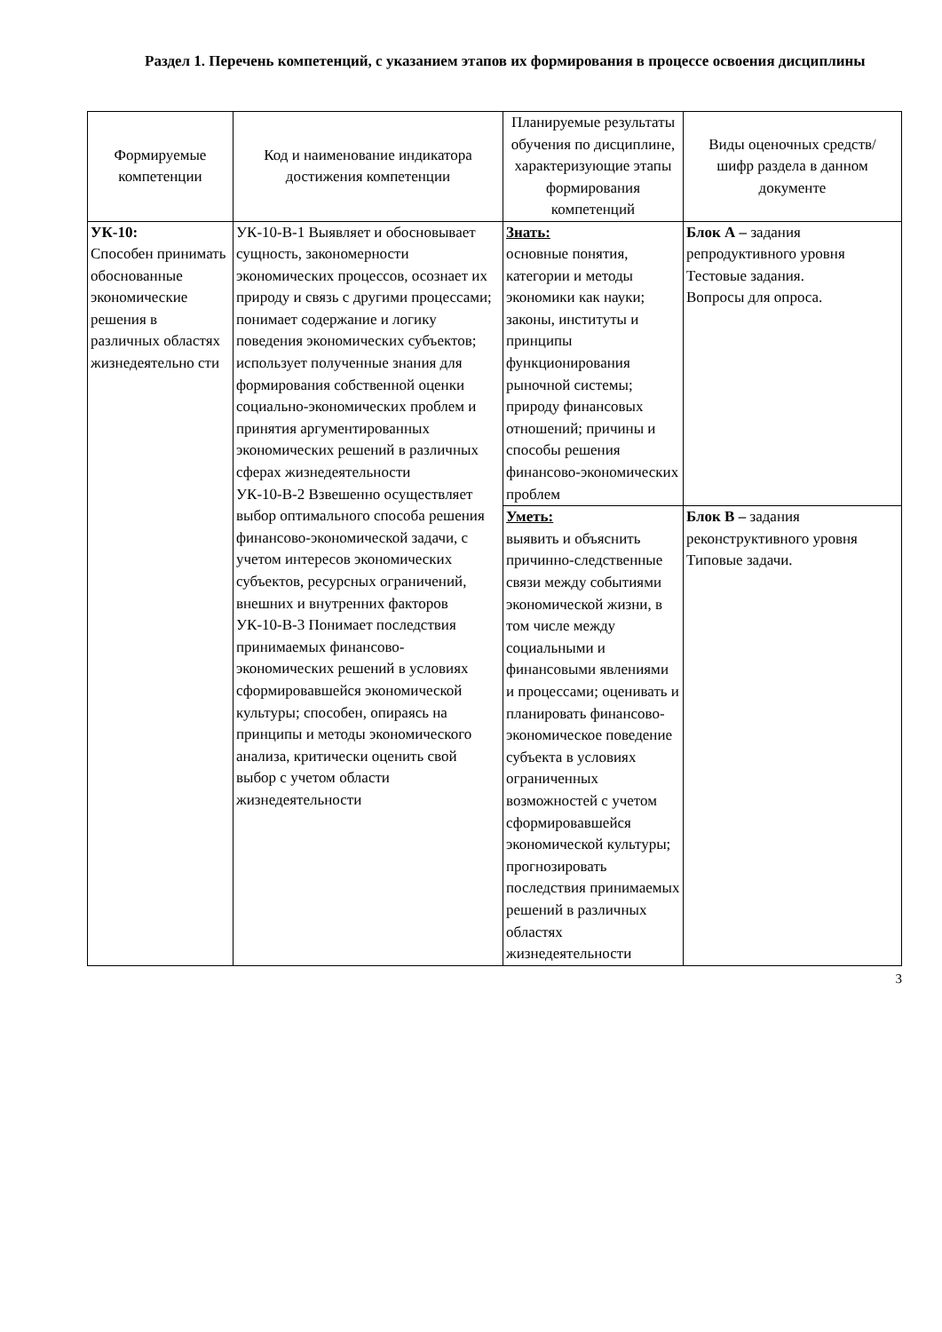Раздел 1. Перечень компетенций, с указанием этапов их формирования в процессе освоения дисциплины
| Формируемые компетенции | Код и наименование индикатора достижения компетенции | Планируемые результаты обучения по дисциплине, характеризующие этапы формирования компетенций | Виды оценочных средств/ шифр раздела в данном документе |
| --- | --- | --- | --- |
| УК-10: Способен принимать обоснованные экономические решения в различных областях жизнедеятельно сти | УК-10-В-1 Выявляет и обосновывает сущность, закономерности экономических процессов, осознает их природу и связь с другими процессами; понимает содержание и логику поведения экономических субъектов; использует полученные знания для формирования собственной оценки социально-экономических проблем и принятия аргументированных экономических решений в различных сферах жизнедеятельности УК-10-В-2 Взвешенно осуществляет выбор оптимального способа решения финансово-экономической задачи, с учетом интересов экономических субъектов, ресурсных ограничений, внешних и внутренних факторов УК-10-В-3 Понимает последствия принимаемых финансово-экономических решений в условиях сформировавшейся экономической культуры; способен, опираясь на принципы и методы экономического анализа, критически оценить свой выбор с учетом области жизнедеятельности | Знать: основные понятия, категории и методы экономики как науки; законы, институты и принципы функционирования рыночной системы; природу финансовых отношений; причины и способы решения финансово-экономических проблем | Блок А – задания репродуктивного уровня Тестовые задания. Вопросы для опроса. |
| | | Уметь: выявить и объяснить причинно-следственные связи между событиями экономической жизни, в том числе между социальными и финансовыми явлениями и процессами; оценивать и планировать финансово-экономическое поведение субъекта в условиях ограниченных возможностей с учетом сформировавшейся экономической культуры; прогнозировать последствия принимаемых решений в различных областях жизнедеятельности | Блок В – задания реконструктивного уровня Типовые задачи. |
3